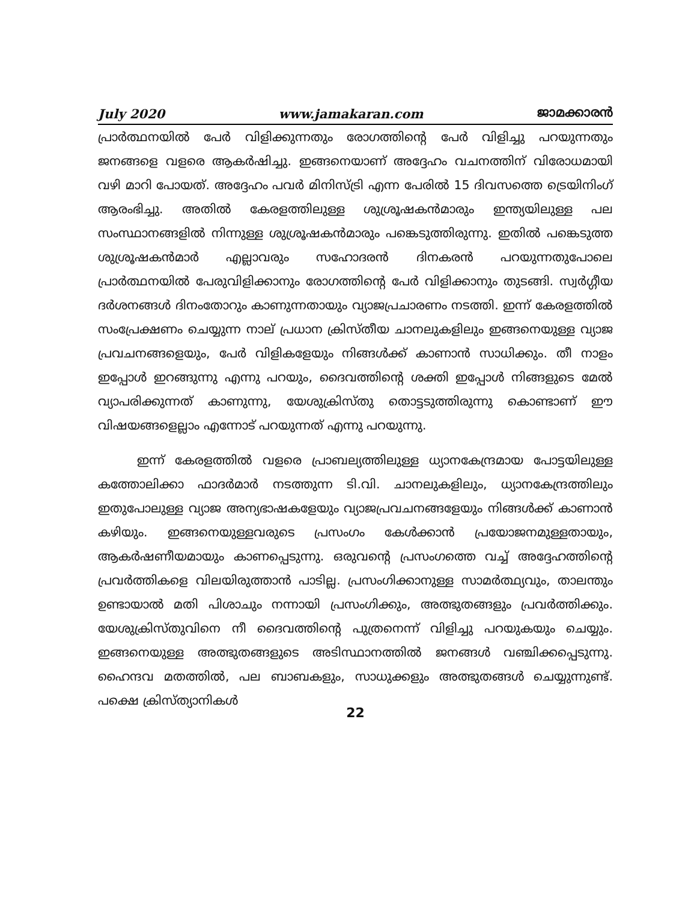July 2020 www.jamakaran.com ജാമക്കാരൻ
പ്രാർത്ഥനയിൽ പേർ വിളിക്കുന്നതും രോഗത്തിന്റെ പേർ വിളിച്ചു പറയുന്നതും ജനങ്ങളെ വളരെ ആകർഷിച്ചു. ഇങ്ങനെയാണ് അദ്ദേഹം വചനത്തിന് വിരോധമായി വഴി മാറി പോയത്. അദ്ദേഹം പവർ മിനിസ്ട്രി എന്ന പേരിൽ 15 ദിവസത്തെ ട്രെയിനിംഗ് ആരംഭിച്ചു. അതിൽ കേരളത്തിലുള്ള ശുശ്രൂഷകൻമാരും ഇന്ത്യയിലുള്ള പല സംസ്ഥാനങ്ങളിൽ നിന്നുള്ള ശുശ്രൂഷകൻമാരും പങ്കെടുത്തിരുന്നു. ഇതിൽ പങ്കെടുത്ത ശുശ്രൂഷകൻമാർ എല്ലാവരും സഹോദരൻ ദിനകരൻ പറയുന്നതുപോലെ പ്രാർത്ഥനയിൽ പേരുവിളിക്കാനും രോഗത്തിന്റെ പേർ വിളിക്കാനും തുടങ്ങി. സ്വർഗ്ഗീയ ദർശനങ്ങൾ ദിനംതോറും കാണുന്നതായും വ്യാജപ്രചാരണം നടത്തി. ഇന്ന് കേരളത്തിൽ സംപ്രേക്ഷണം ചെയ്യുന്ന നാല് പ്രധാന ക്രിസ്തീയ ചാനലുകളിലും ഇങ്ങനെയുള്ള വ്യാജ പ്രവചനങ്ങളെയും, പേർ വിളികളേയും നിങ്ങൾക്ക് കാണാൻ സാധിക്കും. തീ നാളം ഇപ്പോൾ ഇറങ്ങുന്നു എന്നു പറയും, ദൈവത്തിന്റെ ശക്തി ഇപ്പോൾ നിങ്ങളുടെ മേൽ വ്യാപരിക്കുന്നത് കാണുന്നു, യേശുക്രിസ്തു തൊട്ടടുത്തിരുന്നു കൊണ്ടാണ് ഈ വിഷയങ്ങളെല്ലാം എന്നോട് പറയുന്നത് എന്നു പറയുന്നു.
ഇന്ന് കേരളത്തിൽ വളരെ പ്രാബല്യത്തിലുള്ള ധ്യാനകേന്ദ്രമായ പോട്ടയിലുള്ള കത്തോലിക്കാ ഫാദർമാർ നടത്തുന്ന ടി.വി. ചാനലുകളിലും, ധ്യാനകേന്ദ്രത്തിലും ഇതുപോലുള്ള വ്യാജ അന്യഭാഷകളേയും വ്യാജപ്രവചനങ്ങളേയും നിങ്ങൾക്ക് കാണാൻ കഴിയും. ഇങ്ങനെയുള്ളവരുടെ പ്രസംഗം കേൾക്കാൻ പ്രയോജനമുള്ളതായും, ആകർഷണീയമായും കാണപ്പെടുന്നു. ഒരുവന്റെ പ്രസംഗത്തെ വച്ച് അദ്ദേഹത്തിന്റെ പ്രവർത്തികളെ വിലയിരുത്താൻ പാടില്ല. പ്രസംഗിക്കാനുള്ള സാമർത്ഥ്യവും, താലന്തും ഉണ്ടായാൽ മതി പിശാചും നന്നായി പ്രസംഗിക്കും, അത്ഭുതങ്ങളും പ്രവർത്തിക്കും. യേശുക്രിസ്തുവിനെ നീ ദൈവത്തിന്റെ പുത്രനെന്ന് വിളിച്ചു പറയുകയും ചെയ്യും. ഇങ്ങനെയുള്ള അത്ഭുതങ്ങളുടെ അടിസ്ഥാനത്തിൽ ജനങ്ങൾ വഞ്ചിക്കപ്പെടുന്നു. ഹൈന്ദവ മതത്തിൽ, പല ബാബകളും, സാധുക്കളും അത്ഭുതങ്ങൾ ചെയ്യുന്നുണ്ട്. പക്ഷെ ക്രിസ്ത്യാനികൾ
22